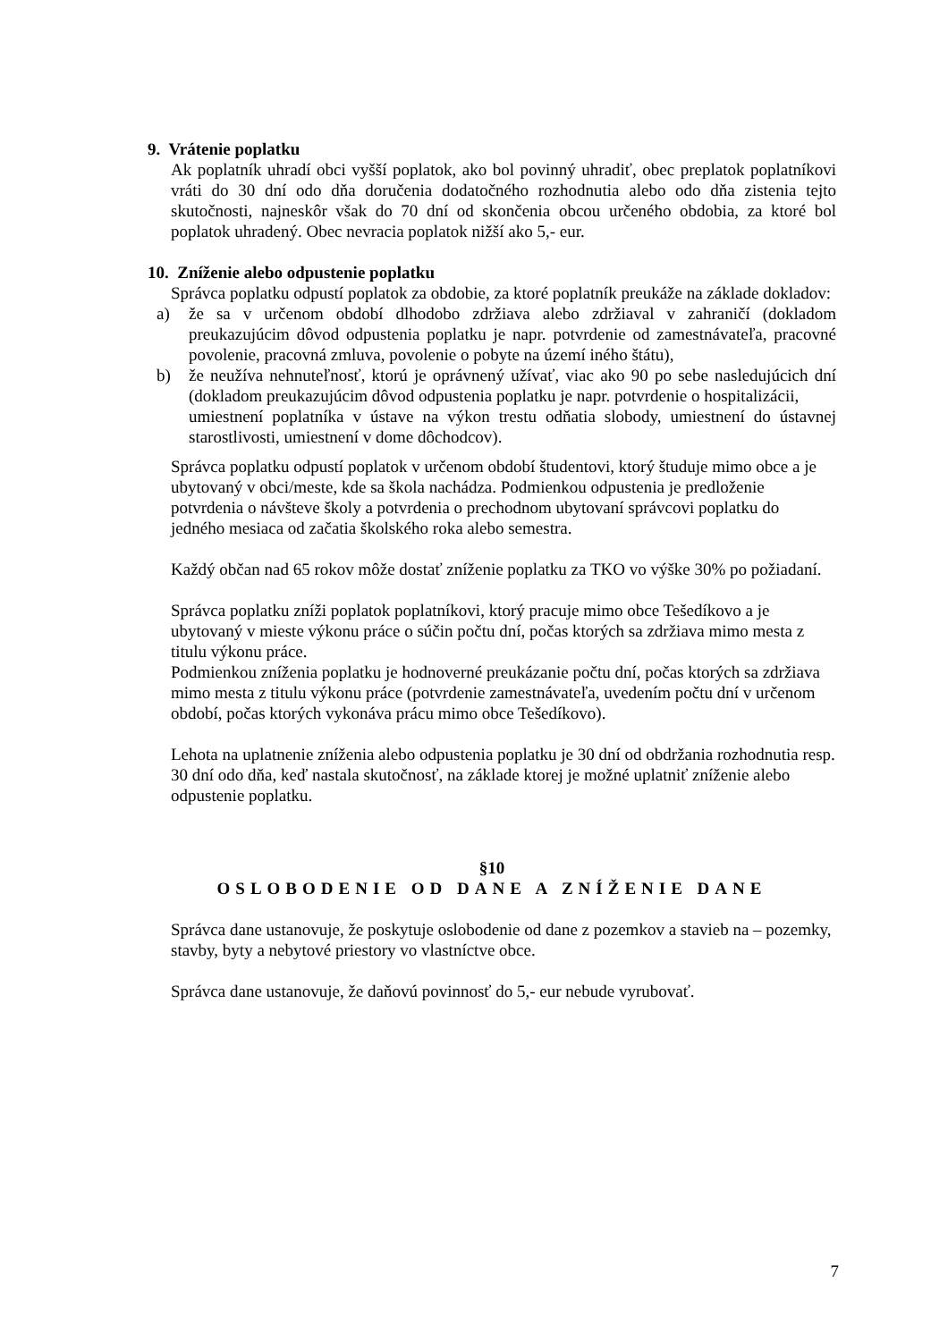9. Vrátenie poplatku
Ak poplatník uhradí obci vyšší poplatok, ako bol povinný uhradiť, obec preplatok poplatníkovi vráti do 30 dní odo dňa doručenia dodatočného rozhodnutia alebo odo dňa zistenia tejto skutočnosti, najneskôr však do 70 dní od skončenia obcou určeného obdobia, za ktoré bol poplatok uhradený. Obec nevracia poplatok nižší ako 5,- eur.
10. Zníženie alebo odpustenie poplatku
Správca poplatku odpustí poplatok za obdobie, za ktoré poplatník preukáže na základe dokladov:
a) že sa v určenom období dlhodobo zdržiava alebo zdržiaval v zahraničí (dokladom preukazujúcim dôvod odpustenia poplatku je napr. potvrdenie od zamestnávateľa, pracovné povolenie, pracovná zmluva, povolenie o pobyte na území iného štátu),
b) že neužíva nehnuteľnosť, ktorú je oprávnený užívať, viac ako 90 po sebe nasledujúcich dní (dokladom preukazujúcim dôvod odpustenia poplatku je napr. potvrdenie o hospitalizácii,
umiestnení poplatníka v ústave na výkon trestu odňatia slobody, umiestnení do ústavnej starostlivosti, umiestnení v dome dôchodcov).
Správca poplatku odpustí poplatok v určenom období študentovi, ktorý študuje mimo obce a je ubytovaný v obci/meste, kde sa škola nachádza. Podmienkou odpustenia je predloženie potvrdenia o návšteve školy a potvrdenia o prechodnom ubytovaní správcovi poplatku do jedného mesiaca od začatia školského roka alebo semestra.
Každý občan nad 65 rokov môže dostať zníženie poplatku za TKO vo výške 30% po požiadaní.
Správca poplatku zníži poplatok poplatníkovi, ktorý pracuje mimo obce Tešedíkovo a je ubytovaný v mieste výkonu práce o súčin počtu dní, počas ktorých sa zdržiava mimo mesta z titulu výkonu práce.
Podmienkou zníženia poplatku je hodnoverné preukázanie počtu dní, počas ktorých sa zdržiava mimo mesta z titulu výkonu práce (potvrdenie zamestnávateľa, uvedením počtu dní v určenom období, počas ktorých vykonáva prácu mimo obce Tešedíkovo).
Lehota na uplatnenie zníženia alebo odpustenia poplatku je 30 dní od obdržania rozhodnutia resp. 30 dní odo dňa, keď nastala skutočnosť, na základe ktorej je možné uplatniť zníženie alebo odpustenie poplatku.
§10
OSLOBODENIE OD DANE A ZNÍŽENIE DANE
Správca dane ustanovuje, že poskytuje oslobodenie od dane z pozemkov a stavieb na – pozemky, stavby, byty a nebytové priestory vo vlastníctve obce.
Správca dane ustanovuje, že daňovú povinnosť do 5,- eur nebude vyrubovať.
7